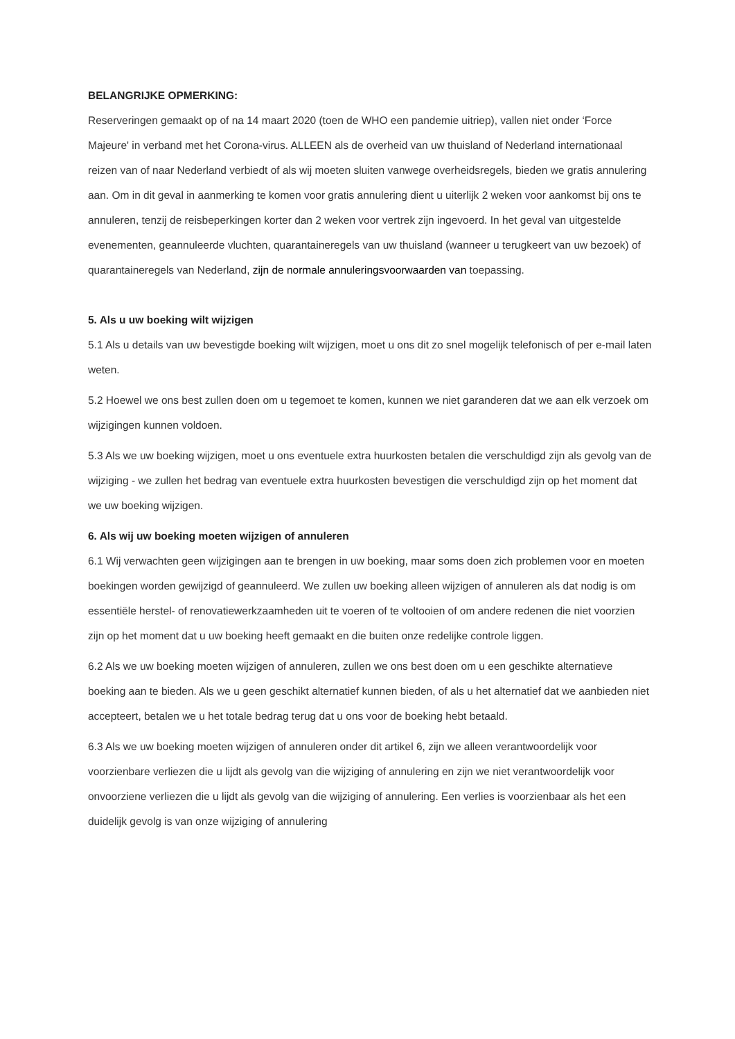BELANGRIJKE OPMERKING:
Reserveringen gemaakt op of na 14 maart 2020 (toen de WHO een pandemie uitriep), vallen niet onder ‘Force Majeure' in verband met het Corona-virus. ALLEEN als de overheid van uw thuisland of Nederland internationaal reizen van of naar Nederland verbiedt of als wij moeten sluiten vanwege overheidsregels, bieden we gratis annulering aan. Om in dit geval in aanmerking te komen voor gratis annulering dient u uiterlijk 2 weken voor aankomst bij ons te annuleren, tenzij de reisbeperkingen korter dan 2 weken voor vertrek zijn ingevoerd. In het geval van uitgestelde evenementen, geannuleerde vluchten, quarantaineregels van uw thuisland (wanneer u terugkeert van uw bezoek) of quarantaineregels van Nederland, zijn de normale annuleringsvoorwaarden van toepassing.
5. Als u uw boeking wilt wijzigen
5.1 Als u details van uw bevestigde boeking wilt wijzigen, moet u ons dit zo snel mogelijk telefonisch of per e-mail laten weten.
5.2 Hoewel we ons best zullen doen om u tegemoet te komen, kunnen we niet garanderen dat we aan elk verzoek om wijzigingen kunnen voldoen.
5.3 Als we uw boeking wijzigen, moet u ons eventuele extra huurkosten betalen die verschuldigd zijn als gevolg van de wijziging - we zullen het bedrag van eventuele extra huurkosten bevestigen die verschuldigd zijn op het moment dat we uw boeking wijzigen.
6. Als wij uw boeking moeten wijzigen of annuleren
6.1 Wij verwachten geen wijzigingen aan te brengen in uw boeking, maar soms doen zich problemen voor en moeten boekingen worden gewijzigd of geannuleerd. We zullen uw boeking alleen wijzigen of annuleren als dat nodig is om essentiële herstel- of renovatiewerkzaamheden uit te voeren of te voltooien of om andere redenen die niet voorzien zijn op het moment dat u uw boeking heeft gemaakt en die buiten onze redelijke controle liggen.
6.2 Als we uw boeking moeten wijzigen of annuleren, zullen we ons best doen om u een geschikte alternatieve boeking aan te bieden. Als we u geen geschikt alternatief kunnen bieden, of als u het alternatief dat we aanbieden niet accepteert, betalen we u het totale bedrag terug dat u ons voor de boeking hebt betaald.
6.3 Als we uw boeking moeten wijzigen of annuleren onder dit artikel 6, zijn we alleen verantwoordelijk voor voorzienbare verliezen die u lijdt als gevolg van die wijziging of annulering en zijn we niet verantwoordelijk voor onvoorziene verliezen die u lijdt als gevolg van die wijziging of annulering. Een verlies is voorzienbaar als het een duidelijk gevolg is van onze wijziging of annulering